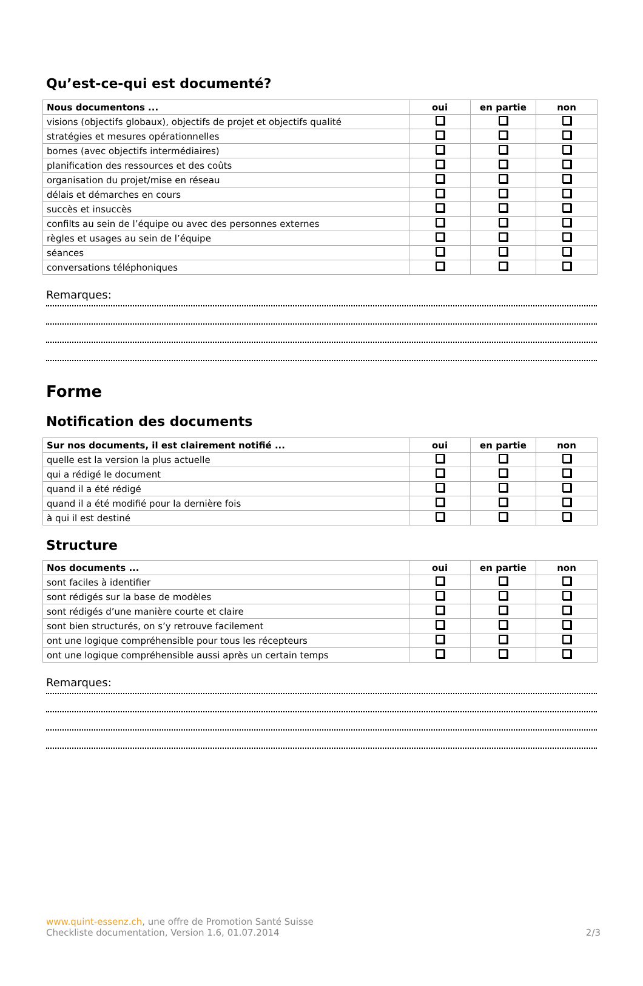Qu’est-ce-qui est documenté?
| Nous documentons ... | oui | en partie | non |
| --- | --- | --- | --- |
| visions (objectifs globaux), objectifs de projet et objectifs qualité | | | |
| stratégies et mesures opérationnelles | | | |
| bornes (avec objectifs intermédiaires) | | | |
| planification des ressources et des coûts | | | |
| organisation du projet/mise en réseau | | | |
| délais et démarches en cours | | | |
| succès et insuccès | | | |
| confilts au sein de l’équipe ou avec des personnes externes | | | |
| règles et usages au sein de l’équipe | | | |
| séances | | | |
| conversations téléphoniques | | | |
Remarques:
Forme
Notification des documents
| Sur nos documents, il est clairement notifié ... | oui | en partie | non |
| --- | --- | --- | --- |
| quelle est la version la plus actuelle | | | |
| qui a rédigé le document | | | |
| quand il a été rédigé | | | |
| quand il a été modifié pour la dernière fois | | | |
| à qui il est destiné | | | |
Structure
| Nos documents ... | oui | en partie | non |
| --- | --- | --- | --- |
| sont faciles à identifier | | | |
| sont rédigés sur la base de modèles | | | |
| sont rédigés d’une manière courte et claire | | | |
| sont bien structurés, on s’y retrouve facilement | | | |
| ont une logique compréhensible pour tous les récepteurs | | | |
| ont une logique compréhensible aussi après un certain temps | | | |
Remarques:
www.quint-essenz.ch, une offre de Promotion Santé Suisse
Checkliste documentation, Version 1.6, 01.07.2014 2/3